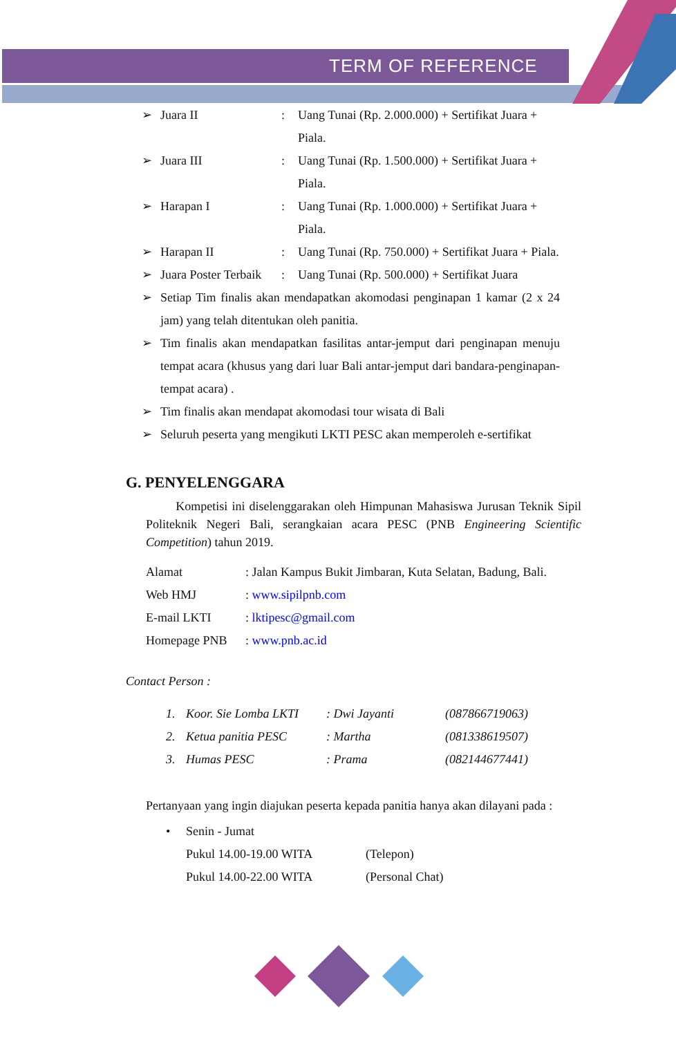TERM OF REFERENCE
➢ Juara II: Uang Tunai (Rp. 2.000.000) + Sertifikat Juara + Piala.
➢ Juara III: Uang Tunai (Rp. 1.500.000) + Sertifikat Juara + Piala.
➢ Harapan I: Uang Tunai (Rp. 1.000.000) + Sertifikat Juara + Piala.
➢ Harapan II: Uang Tunai (Rp. 750.000) + Sertifikat Juara + Piala.
➢ Juara Poster Terbaik: Uang Tunai (Rp. 500.000) + Sertifikat Juara
➢ Setiap Tim finalis akan mendapatkan akomodasi penginapan 1 kamar (2 x 24 jam) yang telah ditentukan oleh panitia.
➢ Tim finalis akan mendapatkan fasilitas antar-jemput dari penginapan menuju tempat acara (khusus yang dari luar Bali antar-jemput dari bandara-penginapan-tempat acara) .
➢ Tim finalis akan mendapat akomodasi tour wisata di Bali
➢ Seluruh peserta yang mengikuti LKTI PESC akan memperoleh e-sertifikat
G. PENYELENGGARA
Kompetisi ini diselenggarakan oleh Himpunan Mahasiswa Jurusan Teknik Sipil Politeknik Negeri Bali, serangkaian acara PESC (PNB Engineering Scientific Competition) tahun 2019.
Alamat: Jalan Kampus Bukit Jimbaran, Kuta Selatan, Badung, Bali.
Web HMJ: www.sipilpnb.com
E-mail LKTI: lktipesc@gmail.com
Homepage PNB: www.pnb.ac.id
Contact Person :
1. Koor. Sie Lomba LKTI: Dwi Jayanti (087866719063)
2. Ketua panitia PESC: Martha (081338619507)
3. Humas PESC: Prama (082144677441)
Pertanyaan yang ingin diajukan peserta kepada panitia hanya akan dilayani pada :
• Senin - Jumat
Pukul 14.00-19.00 WITA (Telepon)
Pukul 14.00-22.00 WITA (Personal Chat)